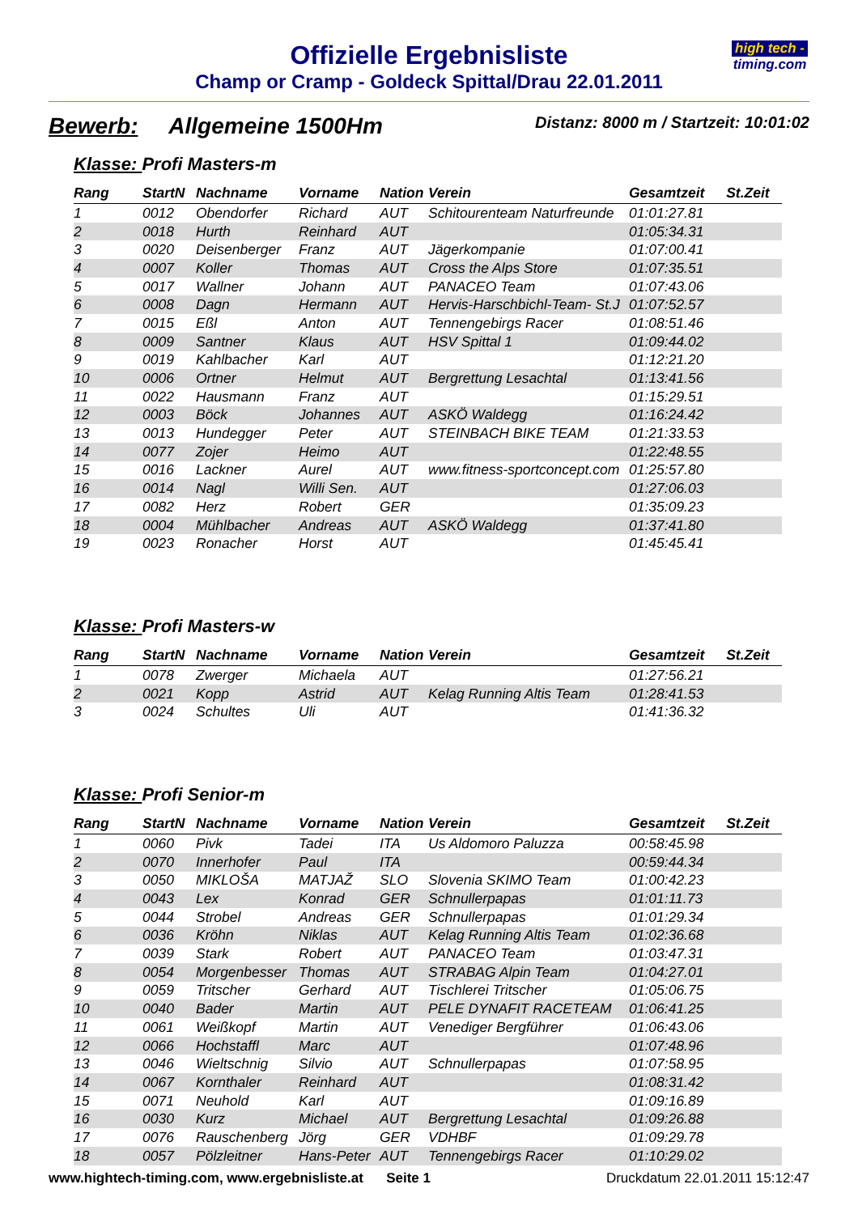Offizielle Ergebnisliste
Champ or Cramp - Goldeck Spittal/Drau 22.01.2011
high tech -
timing.com
Bewerb: Allgemeine 1500Hm
Distanz: 8000 m / Startzeit: 10:01:02
Klasse: Profi Masters-m
| Rang | StartN | Nachname | Vorname | Nation | Verein | Gesamtzeit | St.Zeit |
| --- | --- | --- | --- | --- | --- | --- | --- |
| 1 | 0012 | Obendorfer | Richard | AUT | Schitourenteam Naturfreunde | 01:01:27.81 | |
| 2 | 0018 | Hurth | Reinhard | AUT | | 01:05:34.31 | |
| 3 | 0020 | Deisenberger | Franz | AUT | Jägerkompanie | 01:07:00.41 | |
| 4 | 0007 | Koller | Thomas | AUT | Cross the Alps Store | 01:07:35.51 | |
| 5 | 0017 | Wallner | Johann | AUT | PANACEO Team | 01:07:43.06 | |
| 6 | 0008 | Dagn | Hermann | AUT | Hervis-Harschbichl-Team- St.J | 01:07:52.57 | |
| 7 | 0015 | Eßl | Anton | AUT | Tennengebirgs Racer | 01:08:51.46 | |
| 8 | 0009 | Santner | Klaus | AUT | HSV Spittal 1 | 01:09:44.02 | |
| 9 | 0019 | Kahlbacher | Karl | AUT | | 01:12:21.20 | |
| 10 | 0006 | Ortner | Helmut | AUT | Bergrettung Lesachtal | 01:13:41.56 | |
| 11 | 0022 | Hausmann | Franz | AUT | | 01:15:29.51 | |
| 12 | 0003 | Böck | Johannes | AUT | ASKÖ Waldegg | 01:16:24.42 | |
| 13 | 0013 | Hundegger | Peter | AUT | STEINBACH BIKE TEAM | 01:21:33.53 | |
| 14 | 0077 | Zojer | Heimo | AUT | | 01:22:48.55 | |
| 15 | 0016 | Lackner | Aurel | AUT | www.fitness-sportconcept.com | 01:25:57.80 | |
| 16 | 0014 | Nagl | Willi Sen. | AUT | | 01:27:06.03 | |
| 17 | 0082 | Herz | Robert | GER | | 01:35:09.23 | |
| 18 | 0004 | Mühlbacher | Andreas | AUT | ASKÖ Waldegg | 01:37:41.80 | |
| 19 | 0023 | Ronacher | Horst | AUT | | 01:45:45.41 | |
Klasse: Profi Masters-w
| Rang | StartN | Nachname | Vorname | Nation | Verein | Gesamtzeit | St.Zeit |
| --- | --- | --- | --- | --- | --- | --- | --- |
| 1 | 0078 | Zwerger | Michaela | AUT | | 01:27:56.21 | |
| 2 | 0021 | Kopp | Astrid | AUT | Kelag Running Altis Team | 01:28:41.53 | |
| 3 | 0024 | Schultes | Uli | AUT | | 01:41:36.32 | |
Klasse: Profi Senior-m
| Rang | StartN | Nachname | Vorname | Nation | Verein | Gesamtzeit | St.Zeit |
| --- | --- | --- | --- | --- | --- | --- | --- |
| 1 | 0060 | Pivk | Tadei | ITA | Us Aldomoro Paluzza | 00:58:45.98 | |
| 2 | 0070 | Innerhofer | Paul | ITA | | 00:59:44.34 | |
| 3 | 0050 | MIKLOŠA | MATJAŽ | SLO | Slovenia SKIMO Team | 01:00:42.23 | |
| 4 | 0043 | Lex | Konrad | GER | Schnullerpapas | 01:01:11.73 | |
| 5 | 0044 | Strobel | Andreas | GER | Schnullerpapas | 01:01:29.34 | |
| 6 | 0036 | Kröhn | Niklas | AUT | Kelag Running Altis Team | 01:02:36.68 | |
| 7 | 0039 | Stark | Robert | AUT | PANACEO Team | 01:03:47.31 | |
| 8 | 0054 | Morgenbesser | Thomas | AUT | STRABAG Alpin Team | 01:04:27.01 | |
| 9 | 0059 | Tritscher | Gerhard | AUT | Tischlerei Tritscher | 01:05:06.75 | |
| 10 | 0040 | Bader | Martin | AUT | PELE DYNAFIT RACETEAM | 01:06:41.25 | |
| 11 | 0061 | Weißkopf | Martin | AUT | Venediger Bergführer | 01:06:43.06 | |
| 12 | 0066 | Hochstaffl | Marc | AUT | | 01:07:48.96 | |
| 13 | 0046 | Wieltschnig | Silvio | AUT | Schnullerpapas | 01:07:58.95 | |
| 14 | 0067 | Kornthaler | Reinhard | AUT | | 01:08:31.42 | |
| 15 | 0071 | Neuhold | Karl | AUT | | 01:09:16.89 | |
| 16 | 0030 | Kurz | Michael | AUT | Bergrettung Lesachtal | 01:09:26.88 | |
| 17 | 0076 | Rauschenberg | Jörg | GER | VDHBF | 01:09:29.78 | |
| 18 | 0057 | Pölzleitner | Hans-Peter | AUT | Tennengebirgs Racer | 01:10:29.02 | |
www.hightech-timing.com, www.ergebnisliste.at Seite 1
Druckdatum 22.01.2011 15:12:47